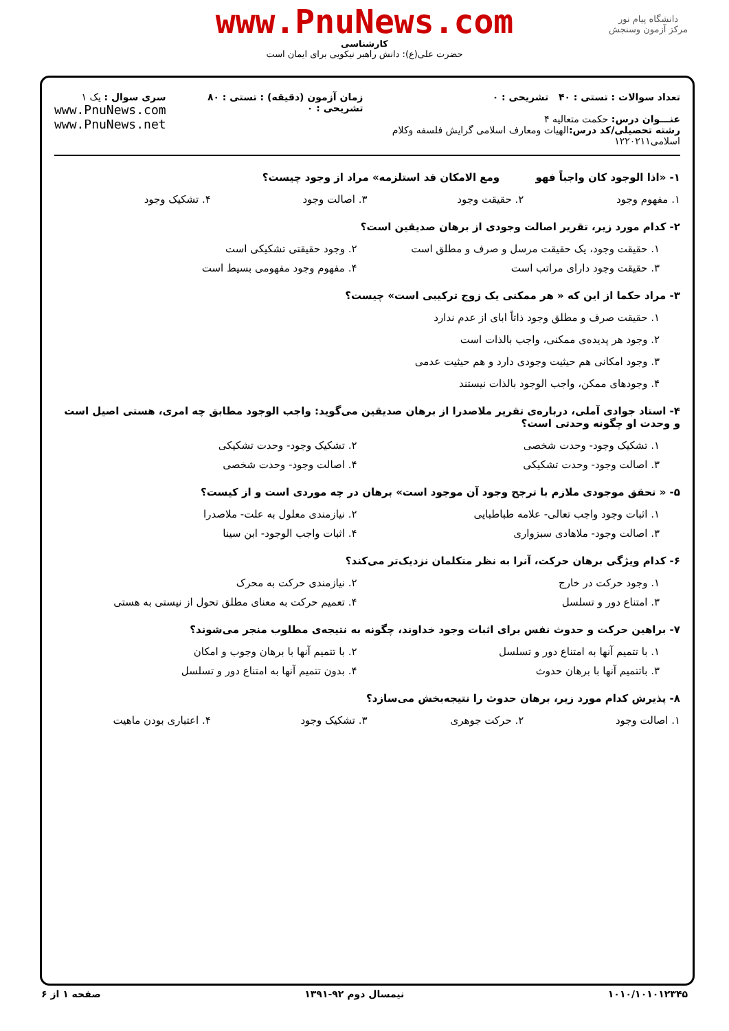دانشگاه پیام نور
مرکز آزمون وسنجش
www.PnuNews.com
کارشناسی
حضرت علی(ع): دانش راهبر نیکویی برای ایمان است
تعداد سوالات : تستی : ۴۰ تشریحی : ۰
عنـــوان درس: حکمت متعالیه ۴
رشته تحصیلی/کد درس: الهیات ومعارف اسلامی گرایش فلسفه وکلام اسلامی۱۲۲۰۲۱۱
زمان آزمون (دقیقه) : تستی : ۸۰ تشریحی : ۰
سری سوال : یک ۱
www.PnuNews.com
www.PnuNews.net
۱- «اذا الوجود کان واجباً فهو ومع الامکان قد استلزمه» مراد از وجود چیست؟
۱. مفهوم وجود ۲. حقیقت وجود ۳. اصالت وجود ۴. تشکیک وجود
۲- کدام مورد زیر، تقریر اصالت وجودی از برهان صدیقین است؟
۱. حقیقت وجود، یک حقیقت مرسل و صرف و مطلق است ۲. وجود حقیقتی تشکیکی است
۳. حقیقت وجود دارای مراتب است ۴. مفهوم وجود مفهومی بسیط است
۳- مراد حکما از این که « هر ممکنی یک زوج ترکیبی است» چیست؟
۱. حقیقت صرف و مطلق وجود ذاتاً ابای از عدم ندارد
۲. وجود هر پدیده‌ی ممکنی، واجب بالذات است
۳. وجود امکانی هم حیثیت وجودی دارد و هم حیثیت عدمی
۴. وجودهای ممکن، واجب الوجود بالذات نیستند
۴- استاد جوادی آملی، درباره‌ی تقریر ملاصدرا از برهان صدیقین می‌گوید: واجب الوجود مطابق چه امری، هستی اصیل است و وحدت او چگونه وحدتی است؟
۱. تشکیک وجود- وحدت شخصی ۲. تشکیک وجود- وحدت تشکیکی
۳. اصالت وجود- وحدت تشکیکی ۴. اصالت وجود- وحدت شخصی
۵- « تحقق موجودی ملازم با ترجح وجود آن موجود است» برهان در چه موردی است و از کیست؟
۱. اثبات وجود واجب تعالی- علامه طباطبایی ۲. نیازمندی معلول به علت- ملاصدرا
۳. اصالت وجود- ملاهادی سبزواری ۴. اثبات واجب الوجود- ابن سینا
۶- کدام ویژگی برهان حرکت، آنرا به نظر متکلمان نزدیک‌تر می‌کند؟
۱. وجود حرکت در خارج ۲. نیازمندی حرکت به محرک
۳. امتناع دور و تسلسل ۴. تعمیم حرکت به معنای مطلق تحول از نیستی به هستی
۷- براهین حرکت و حدوث نفس برای اثبات وجود خداوند، چگونه به نتیجه‌ی مطلوب منجر می‌شوند؟
۱. با تتمیم آنها به امتناع دور و تسلسل ۲. با تتمیم آنها با برهان وجوب و امکان
۳. باتتمیم آنها با برهان حدوث ۴. بدون تتمیم آنها به امتناع دور و تسلسل
۸- پذیرش کدام مورد زیر، برهان حدوث را نتیجه‌بخش می‌سازد؟
۱. اصالت وجود ۲. حرکت جوهری ۳. تشکیک وجود ۴. اعتباری بودن ماهیت
۱۰۱۰/۱۰۱۰۱۲۳۴۵ نیمسال دوم ۹۲-۱۳۹۱ صفحه ۱ از ۶